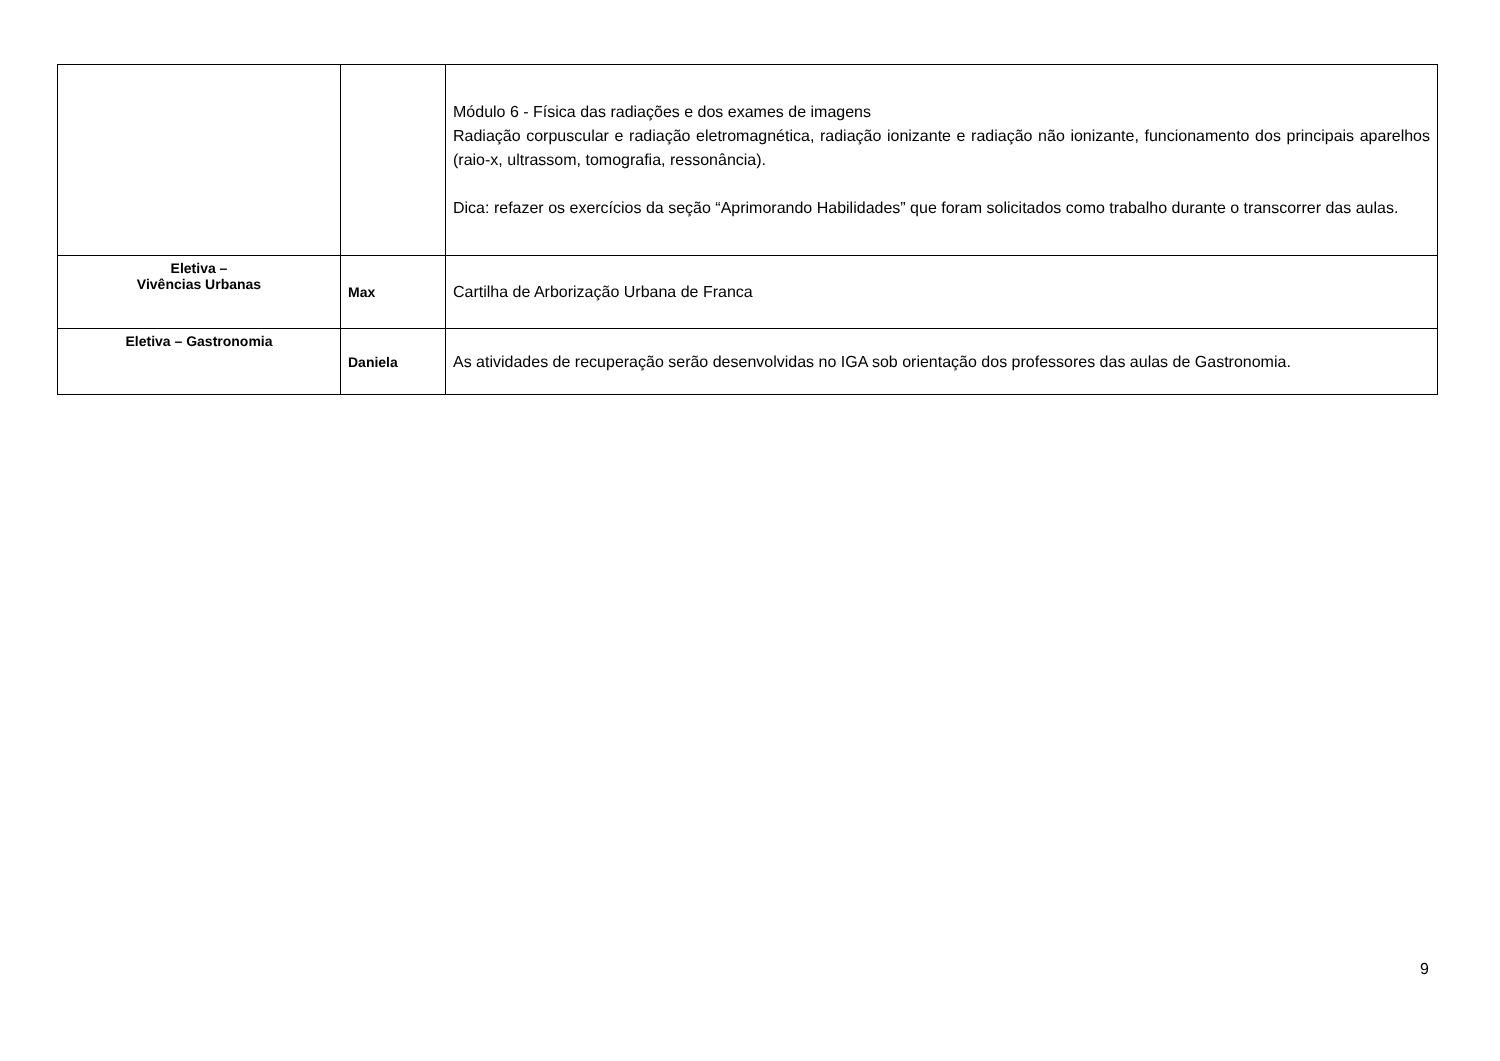| | | Módulo 6 - Física das radiações e dos exames de imagens Radiação corpuscular e radiação eletromagnética, radiação ionizante e radiação não ionizante, funcionamento dos principais aparelhos (raio-x, ultrassom, tomografia, ressonância). Dica: refazer os exercícios da seção “Aprimorando Habilidades” que foram solicitados como trabalho durante o transcorrer das aulas. |
| Eletiva – Vivências Urbanas | Max | Cartilha de Arborização Urbana de Franca |
| Eletiva – Gastronomia | Daniela | As atividades de recuperação serão desenvolvidas no IGA sob orientação dos professores das aulas de Gastronomia. |
9